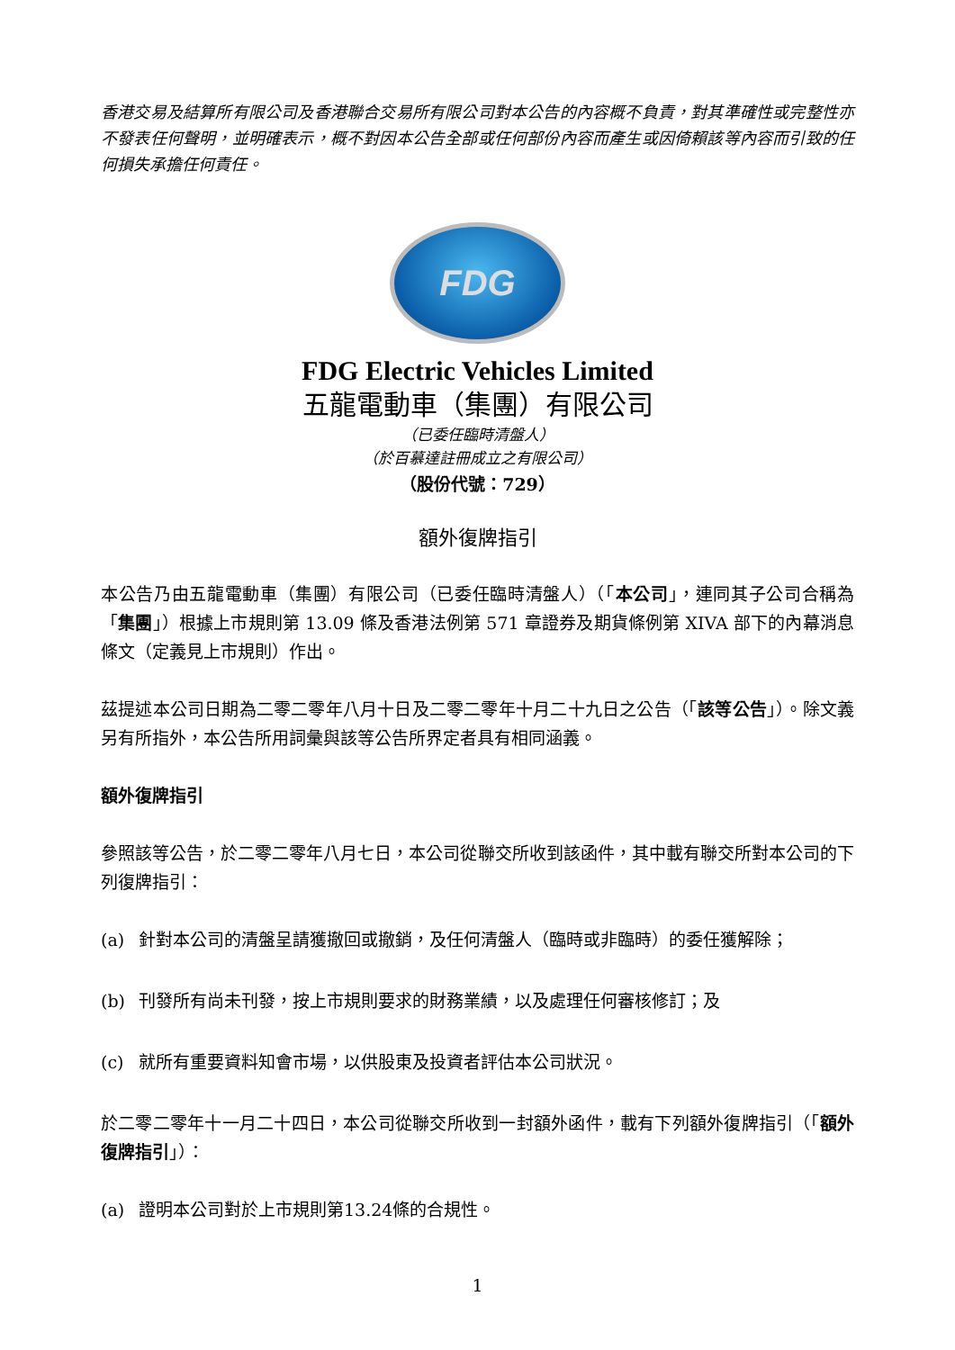香港交易及結算所有限公司及香港聯合交易所有限公司對本公告的內容概不負責，對其準確性或完整性亦不發表任何聲明，並明確表示，概不對因本公告全部或任何部份內容而產生或因倚賴該等內容而引致的任何損失承擔任何責任。
FDG
FDG Electric Vehicles Limited
五龍電動車（集團）有限公司
（已委任臨時清盤人）
（於百慕達註冊成立之有限公司）
（股份代號：729）
額外復牌指引
本公告乃由五龍電動車（集團）有限公司（已委任臨時清盤人）（「本公司」，連同其子公司合稱為「集團」）根據上市規則第 13.09 條及香港法例第 571 章證券及期貨條例第 XIVA 部下的內幕消息條文（定義見上市規則）作出。
茲提述本公司日期為二零二零年八月十日及二零二零年十月二十九日之公告（「該等公告」）。除文義另有所指外，本公告所用詞彙與該等公告所界定者具有相同涵義。
額外復牌指引
參照該等公告，於二零二零年八月七日，本公司從聯交所收到該函件，其中載有聯交所對本公司的下列復牌指引：
(a) 針對本公司的清盤呈請獲撤回或撤銷，及任何清盤人（臨時或非臨時）的委任獲解除；
(b) 刊發所有尚未刊發，按上市規則要求的財務業績，以及處理任何審核修訂；及
(c) 就所有重要資料知會市場，以供股東及投資者評估本公司狀況。
於二零二零年十一月二十四日，本公司從聯交所收到一封額外函件，載有下列額外復牌指引（「額外復牌指引」）：
(a) 證明本公司對於上市規則第13.24條的合規性。
1